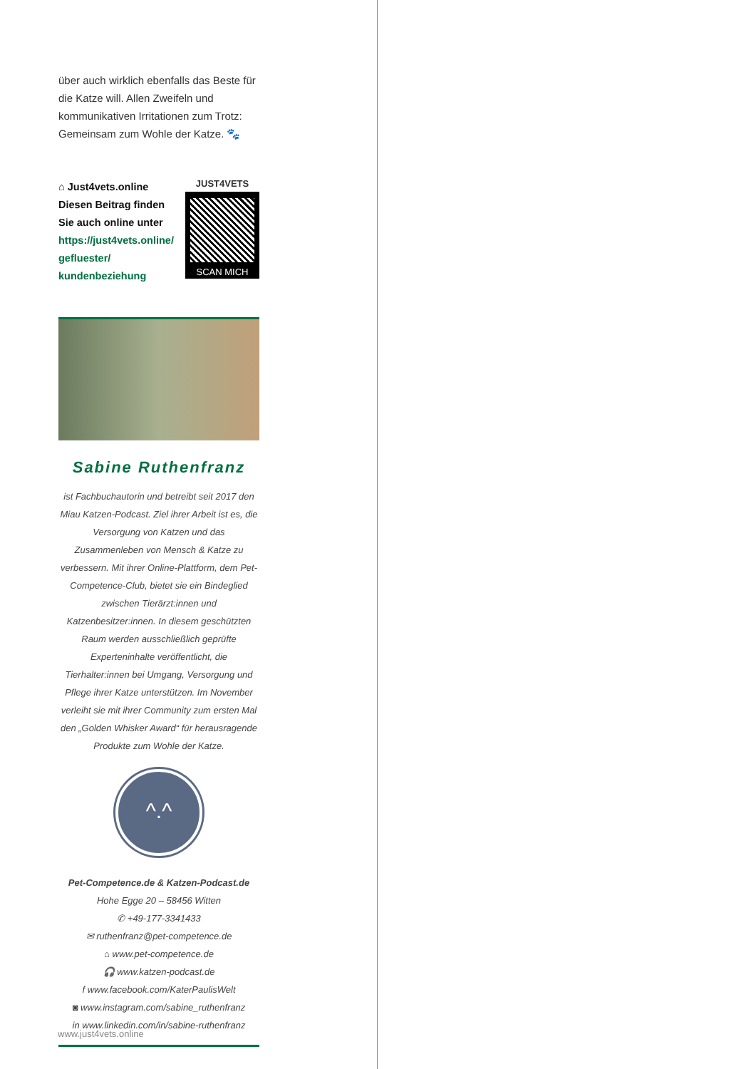über auch wirklich ebenfalls das Beste für die Katze will. Allen Zweifeln und kommunikativen Irritationen zum Trotz: Gemeinsam zum Wohle der Katze. 🐾
⌂ Just4vets.online
Diesen Beitrag finden
Sie auch online unter
https://just4vets.online/
gefluester/
kundenbeziehung
JUST4VETS
SCAN MICH
Sabine Ruthenfranz
ist Fachbuchautorin und betreibt seit 2017 den Miau Katzen-Podcast. Ziel ihrer Arbeit ist es, die Versorgung von Katzen und das Zusammenleben von Mensch & Katze zu verbessern. Mit ihrer Online-Plattform, dem Pet-Competence-Club, bietet sie ein Bindeglied zwischen Tierärzt:innen und Katzenbesitzer:innen. In diesem geschützten Raum werden ausschließlich geprüfte Experteninhalte veröffentlicht, die Tierhalter:innen bei Umgang, Versorgung und Pflege ihrer Katze unterstützen. Im November verleiht sie mit ihrer Community zum ersten Mal den „Golden Whisker Award“ für herausragende Produkte zum Wohle der Katze.
^.^
Pet-Competence.de & Katzen-Podcast.de
Hohe Egge 20 – 58456 Witten
✆ +49-177-3341433
✉ ruthenfranz@pet-competence.de
⌂ www.pet-competence.de
🎧 www.katzen-podcast.de
f www.facebook.com/KaterPaulisWelt
◙ www.instagram.com/sabine_ruthenfranz
in www.linkedin.com/in/sabine-ruthenfranz
www.just4vets.online